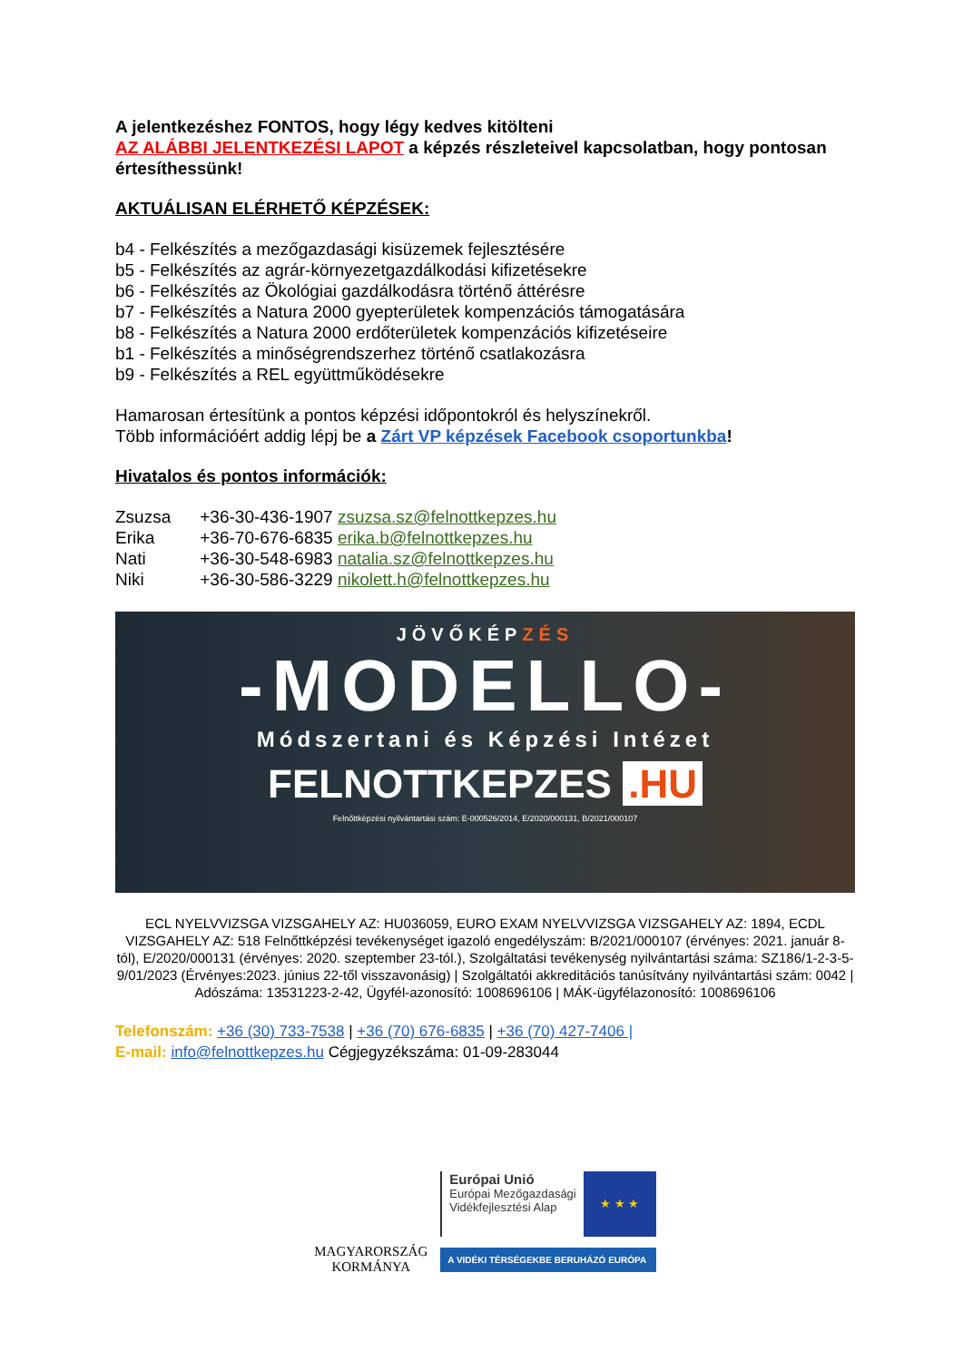A jelentkezéshez FONTOS, hogy légy kedves kitölteni
AZ ALÁBBI JELENTKEZÉSI LAPOT a képzés részleteivel kapcsolatban, hogy pontosan értesíthessünk!
AKTUÁLISAN ELÉRHETŐ KÉPZÉSEK:
b4 - Felkészítés a mezőgazdasági kisüzemek fejlesztésére
b5 - Felkészítés az agrár-környezetgazdálkodási kifizetésekre
b6 - Felkészítés az Ökológiai gazdálkodásra történő áttérésre
b7 - Felkészítés a Natura 2000 gyepterületek kompenzációs támogatására
b8 - Felkészítés a Natura 2000 erdőterületek kompenzációs kifizetéseire
b1 - Felkészítés a minőségrendszerhez történő csatlakozásra
b9 - Felkészítés a REL együttműködésekre
Hamarosan értesítünk a pontos képzési időpontokról és helyszínekről.
Több információért addig lépj be a Zárt VP képzések Facebook csoportunkba!
Hivatalos és pontos információk:
Zsuzsa +36-30-436-1907 zsuzsa.sz@felnottkepzes.hu
Erika +36-70-676-6835 erika.b@felnottkepzes.hu
Nati +36-30-548-6983 natalia.sz@felnottkepzes.hu
Niki +36-30-586-3229 nikolett.h@felnottkepzes.hu
JÖVŐKÉPZÉS
-MODELLO-
Módszertani és Képzési Intézet
FELNOTTKEPZES .HU
Felnőttképzési nyilvántartási szám: E-000526/2014, E/2020/000131, B/2021/000107
ECL NYELVVIZSGA VIZSGAHELY AZ: HU036059, EURO EXAM NYELVVIZSGA VIZSGAHELY AZ: 1894, ECDL VIZSGAHELY AZ: 518 Felnőttképzési tevékenységet igazoló engedélyszám: B/2021/000107 (érvényes: 2021. január 8-tól), E/2020/000131 (érvényes: 2020. szeptember 23-tól.), Szolgáltatási tevékenység nyilvántartási száma: SZ186/1-2-3-5-9/01/2023 (Érvényes:2023. június 22-től visszavonásig) | Szolgáltatói akkreditációs tanúsítvány nyilvántartási szám: 0042 | Adószáma: 13531223-2-42, Ügyfél-azonosító: 1008696106 | MÁK-ügyfélazonosító: 1008696106
Telefonszám: +36 (30) 733-7538 | +36 (70) 676-6835 | +36 (70) 427-7406 |
E-mail: info@felnottkepzes.hu Cégjegyzékszáma: 01-09-283044
MAGYARORSZÁG
KORMÁNYA
Európai Unió
Európai Mezőgazdasági
Vidékfejlesztési Alap
★ ★ ★
A VIDÉKI TÉRSÉGEKBE BERUHÁZÓ EURÓPA